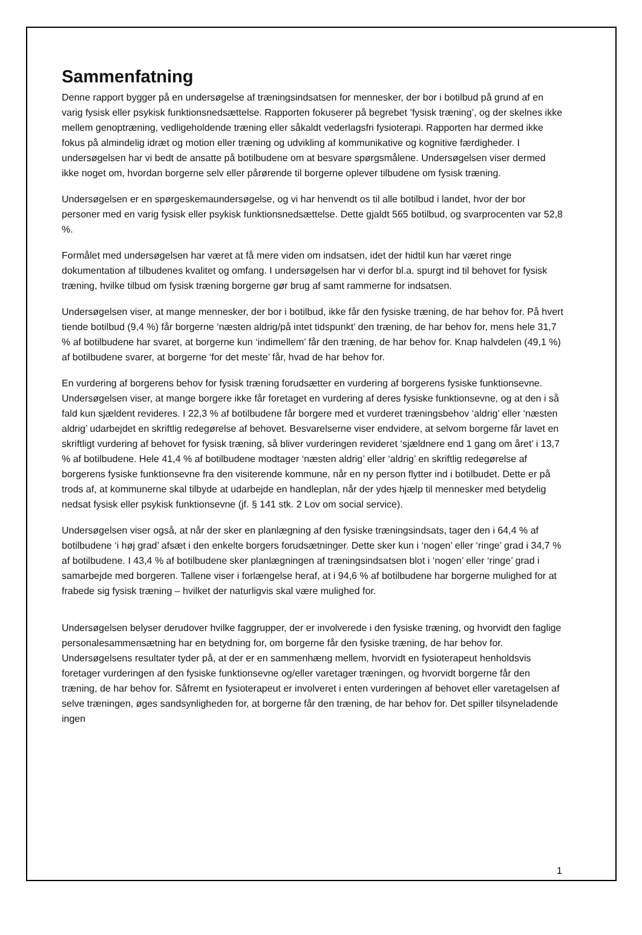Sammenfatning
Denne rapport bygger på en undersøgelse af træningsindsatsen for mennesker, der bor i botilbud på grund af en varig fysisk eller psykisk funktionsnedsættelse. Rapporten fokuserer på begrebet ’fysisk træning’, og der skelnes ikke mellem genoptræning, vedligeholdende træning eller såkaldt vederlagsfri fysioterapi. Rapporten har dermed ikke fokus på almindelig idræt og motion eller træning og udvikling af kommunikative og kognitive færdigheder. I undersøgelsen har vi bedt de ansatte på botilbudene om at besvare spørgsmålene. Undersøgelsen viser dermed ikke noget om, hvordan borgerne selv eller pårørende til borgerne oplever tilbudene om fysisk træning.
Undersøgelsen er en spørgeskemaundersøgelse, og vi har henvendt os til alle botilbud i landet, hvor der bor personer med en varig fysisk eller psykisk funktionsnedsættelse. Dette gjaldt 565 botilbud, og svarprocenten var 52,8 %.
Formålet med undersøgelsen har været at få mere viden om indsatsen, idet der hidtil kun har været ringe dokumentation af tilbudenes kvalitet og omfang. I undersøgelsen har vi derfor bl.a. spurgt ind til behovet for fysisk træning, hvilke tilbud om fysisk træning borgerne gør brug af samt rammerne for indsatsen.
Undersøgelsen viser, at mange mennesker, der bor i botilbud, ikke får den fysiske træning, de har behov for. På hvert tiende botilbud (9,4 %) får borgerne ‘næsten aldrig/på intet tidspunkt’ den træning, de har behov for, mens hele 31,7 % af botilbudene har svaret, at borgerne kun ‘indimellem’ får den træning, de har behov for. Knap halvdelen (49,1 %) af botilbudene svarer, at borgerne ‘for det meste’ får, hvad de har behov for.
En vurdering af borgerens behov for fysisk træning forudsætter en vurdering af borgerens fysiske funktionsevne. Undersøgelsen viser, at mange borgere ikke får foretaget en vurdering af deres fysiske funktionsevne, og at den i så fald kun sjældent revideres. I 22,3 % af botilbudene får borgere med et vurderet træningsbehov ‘aldrig’ eller ‘næsten aldrig’ udarbejdet en skriftlig redegørelse af behovet. Besvarelserne viser endvidere, at selvom borgerne får lavet en skriftligt vurdering af behovet for fysisk træning, så bliver vurderingen revideret ‘sjældnere end 1 gang om året’ i 13,7 % af botilbudene. Hele 41,4 % af botilbudene modtager ‘næsten aldrig’ eller ‘aldrig’ en skriftlig redegørelse af borgerens fysiske funktionsevne fra den visiterende kommune, når en ny person flytter ind i botilbudet. Dette er på trods af, at kommunerne skal tilbyde at udarbejde en handleplan, når der ydes hjælp til mennesker med betydelig nedsat fysisk eller psykisk funktionsevne (jf. § 141 stk. 2 Lov om social service).
Undersøgelsen viser også, at når der sker en planlægning af den fysiske træningsindsats, tager den i 64,4 % af botilbudene ‘i høj grad’ afsæt i den enkelte borgers forudsætninger. Dette sker kun i ‘nogen’ eller ‘ringe’ grad i 34,7 % af botilbudene. I 43,4 % af botilbudene sker planlægningen af træningsindsatsen blot i ‘nogen’ eller ‘ringe’ grad i samarbejde med borgeren. Tallene viser i forlængelse heraf, at i 94,6 % af botilbudene har borgerne mulighed for at frabede sig fysisk træning – hvilket der naturligvis skal være mulighed for.
Undersøgelsen belyser derudover hvilke faggrupper, der er involverede i den fysiske træning, og hvorvidt den faglige personalesammensætning har en betydning for, om borgerne får den fysiske træning, de har behov for. Undersøgelsens resultater tyder på, at der er en sammenhæng mellem, hvorvidt en fysioterapeut henholdsvis foretager vurderingen af den fysiske funktionsevne og/eller varetager træningen, og hvorvidt borgerne får den træning, de har behov for. Såfremt en fysioterapeut er involveret i enten vurderingen af behovet eller varetagelsen af selve træningen, øges sandsynligheden for, at borgerne får den træning, de har behov for. Det spiller tilsyneladende ingen
1